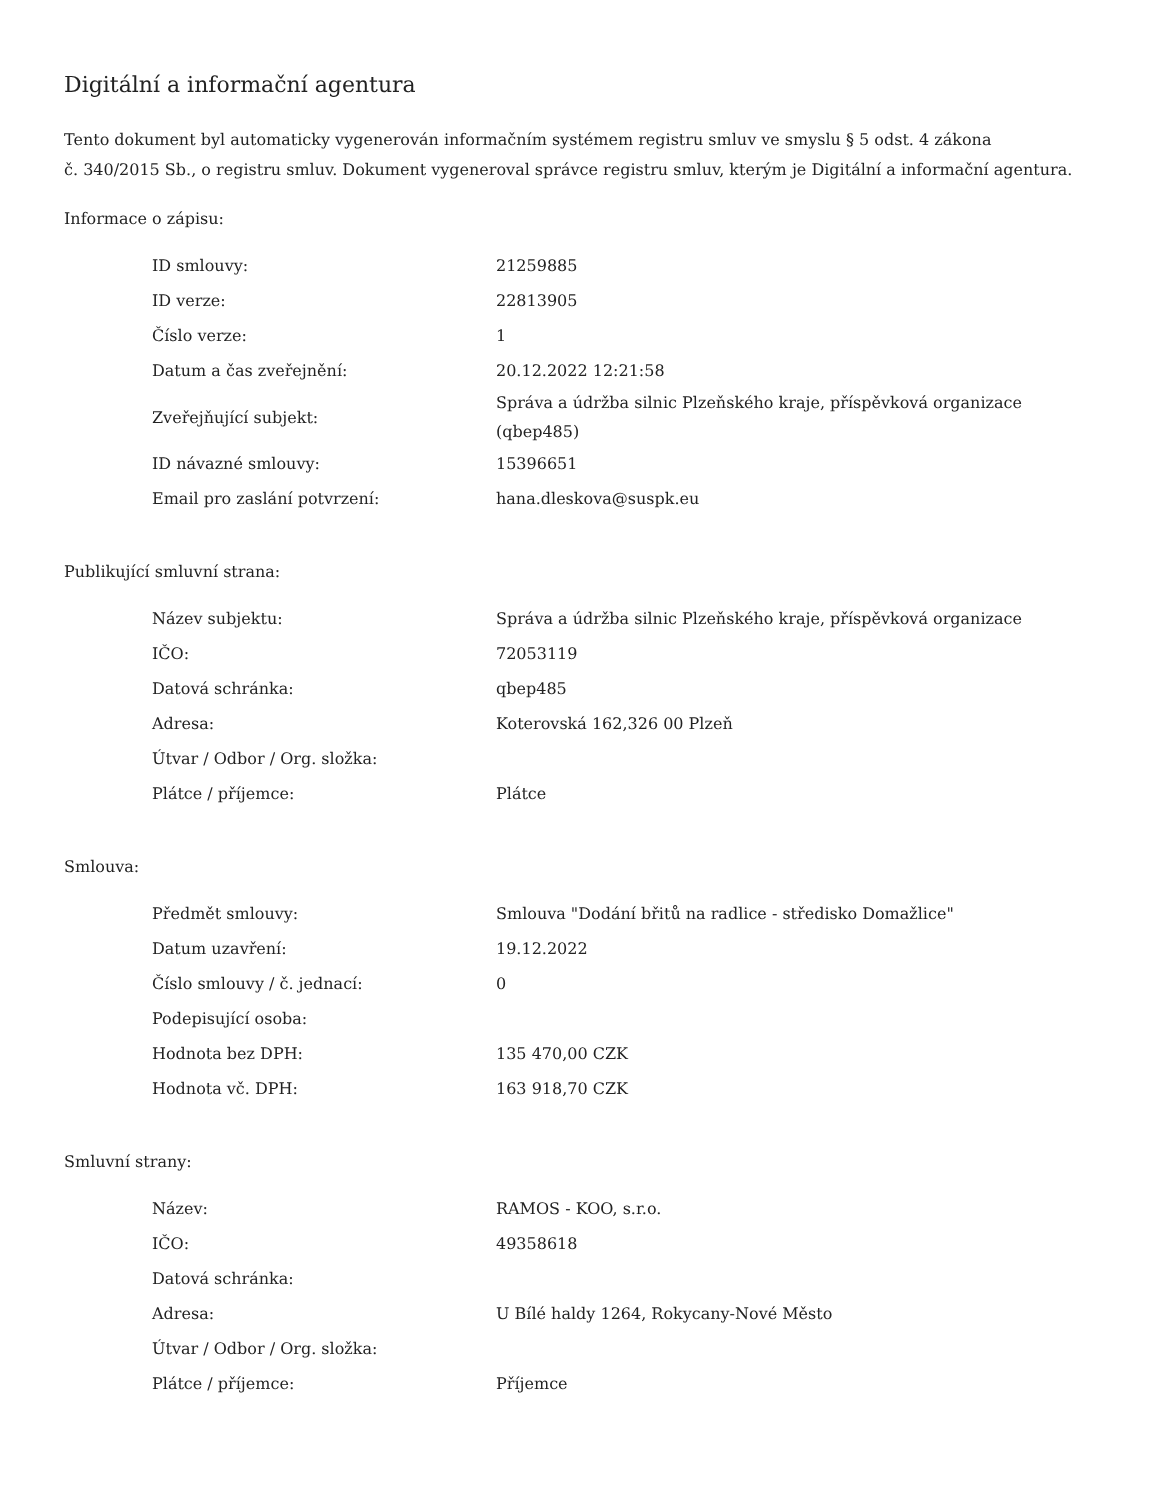Digitální a informační agentura
Tento dokument byl automaticky vygenerován informačním systémem registru smluv ve smyslu § 5 odst. 4 zákona
č. 340/2015 Sb., o registru smluv. Dokument vygeneroval správce registru smluv, kterým je Digitální a informační agentura.
Informace o zápisu:
| ID smlouvy: | 21259885 |
| ID verze: | 22813905 |
| Číslo verze: | 1 |
| Datum a čas zveřejnění: | 20.12.2022 12:21:58 |
| Zveřejňující subjekt: | Správa a údržba silnic Plzeňského kraje, příspěvková organizace (qbep485) |
| ID návazné smlouvy: | 15396651 |
| Email pro zaslání potvrzení: | hana.dleskova@suspk.eu |
Publikující smluvní strana:
| Název subjektu: | Správa a údržba silnic Plzeňského kraje, příspěvková organizace |
| IČO: | 72053119 |
| Datová schránka: | qbep485 |
| Adresa: | Koterovská 162,326 00 Plzeň |
| Útvar / Odbor / Org. složka: | |
| Plátce / příjemce: | Plátce |
Smlouva:
| Předmět smlouvy: | Smlouva "Dodání břitů na radlice - středisko Domažlice" |
| Datum uzavření: | 19.12.2022 |
| Číslo smlouvy / č. jednací: | 0 |
| Podepisující osoba: | |
| Hodnota bez DPH: | 135 470,00 CZK |
| Hodnota vč. DPH: | 163 918,70 CZK |
Smluvní strany:
| Název: | RAMOS - KOO, s.r.o. |
| IČO: | 49358618 |
| Datová schránka: | |
| Adresa: | U Bílé haldy 1264, Rokycany-Nové Město |
| Útvar / Odbor / Org. složka: | |
| Plátce / příjemce: | Příjemce |